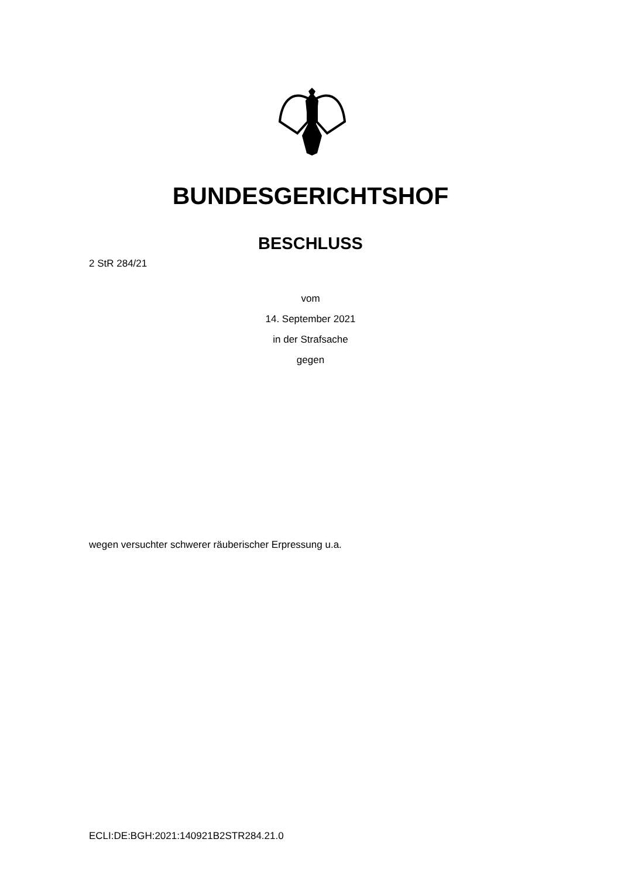BUNDESGERICHTSHOF
BESCHLUSS
2 StR 284/21
vom
14. September 2021
in der Strafsache
gegen
wegen versuchter schwerer räuberischer Erpressung u.a.
ECLI:DE:BGH:2021:140921B2STR284.21.0